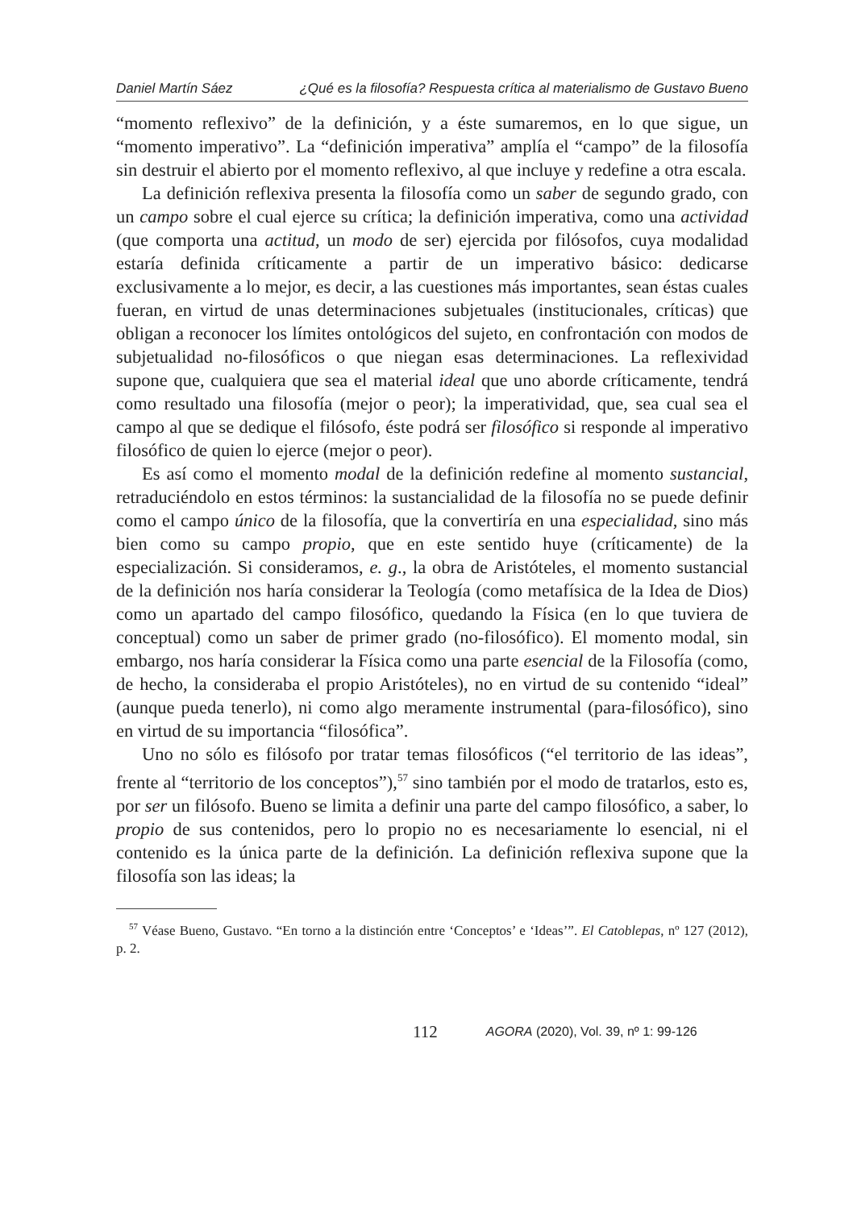Daniel Martín Sáez ¿Qué es la filosofía? Respuesta crítica al materialismo de Gustavo Bueno
“momento reflexivo” de la definición, y a éste sumaremos, en lo que sigue, un “momento imperativo”. La “definición imperativa” amplía el “campo” de la filosofía sin destruir el abierto por el momento reflexivo, al que incluye y redefine a otra escala.
La definición reflexiva presenta la filosofía como un saber de segundo grado, con un campo sobre el cual ejerce su crítica; la definición imperativa, como una actividad (que comporta una actitud, un modo de ser) ejercida por filósofos, cuya modalidad estaría definida críticamente a partir de un imperativo básico: dedicarse exclusivamente a lo mejor, es decir, a las cuestiones más importantes, sean éstas cuales fueran, en virtud de unas determinaciones subjetuales (institucionales, críticas) que obligan a reconocer los límites ontológicos del sujeto, en confrontación con modos de subjetualidad no-filosóficos o que niegan esas determinaciones. La reflexividad supone que, cualquiera que sea el material ideal que uno aborde críticamente, tendrá como resultado una filosofía (mejor o peor); la imperatividad, que, sea cual sea el campo al que se dedique el filósofo, éste podrá ser filosófico si responde al imperativo filosófico de quien lo ejerce (mejor o peor).
Es así como el momento modal de la definición redefine al momento sustancial, retraduciéndolo en estos términos: la sustancialidad de la filosofía no se puede definir como el campo único de la filosofía, que la convertiría en una especialidad, sino más bien como su campo propio, que en este sentido huye (críticamente) de la especialización. Si consideramos, e. g., la obra de Aristóteles, el momento sustancial de la definición nos haría considerar la Teología (como metafísica de la Idea de Dios) como un apartado del campo filosófico, quedando la Física (en lo que tuviera de conceptual) como un saber de primer grado (no-filosófico). El momento modal, sin embargo, nos haría considerar la Física como una parte esencial de la Filosofía (como, de hecho, la consideraba el propio Aristóteles), no en virtud de su contenido “ideal” (aunque pueda tenerlo), ni como algo meramente instrumental (para-filosófico), sino en virtud de su importancia “filosófica”.
Uno no sólo es filósofo por tratar temas filosóficos (“el territorio de las ideas”, frente al “territorio de los conceptos”),<sup>57</sup> sino también por el modo de tratarlos, esto es, por ser un filósofo. Bueno se limita a definir una parte del campo filosófico, a saber, lo propio de sus contenidos, pero lo propio no es necesariamente lo esencial, ni el contenido es la única parte de la definición. La definición reflexiva supone que la filosofía son las ideas; la
<sup>57</sup> Véase Bueno, Gustavo. “En torno a la distinción entre ‘Conceptos’ e ‘Ideas’”. El Catoblepas, nº 127 (2012), p. 2.
112 AGORA (2020), Vol. 39, nº 1: 99-126